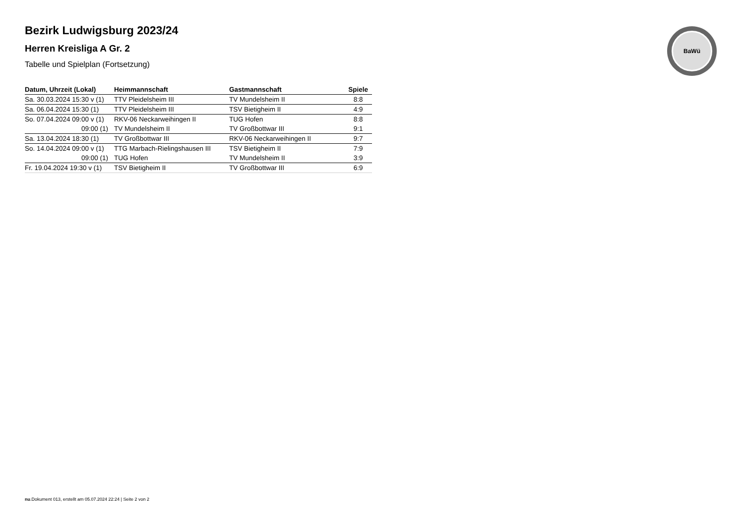BaWü
Bezirk Ludwigsburg 2023/24
Herren Kreisliga A Gr. 2
Tabelle und Spielplan (Fortsetzung)
| Datum, Uhrzeit (Lokal) | Heimmannschaft | Gastmannschaft | Spiele |
| --- | --- | --- | --- |
| Sa. 30.03.2024 15:30 v (1) | TTV Pleidelsheim III | TV Mundelsheim II | 8:8 |
| Sa. 06.04.2024 15:30 (1) | TTV Pleidelsheim III | TSV Bietigheim II | 4:9 |
| So. 07.04.2024 09:00 v (1) | RKV-06 Neckarweihingen II | TUG Hofen | 8:8 |
| 09:00 (1) | TV Mundelsheim II | TV Großbottwar III | 9:1 |
| Sa. 13.04.2024 18:30 (1) | TV Großbottwar III | RKV-06 Neckarweihingen II | 9:7 |
| So. 14.04.2024 09:00 v (1) | TTG Marbach-Rielingshausen III | TSV Bietigheim II | 7:9 |
| 09:00 (1) | TUG Hofen | TV Mundelsheim II | 3:9 |
| Fr. 19.04.2024 19:30 v (1) | TSV Bietigheim II | TV Großbottwar III | 6:9 |
nu.Dokument 013, erstellt am 05.07.2024 22:24 | Seite 2 von 2